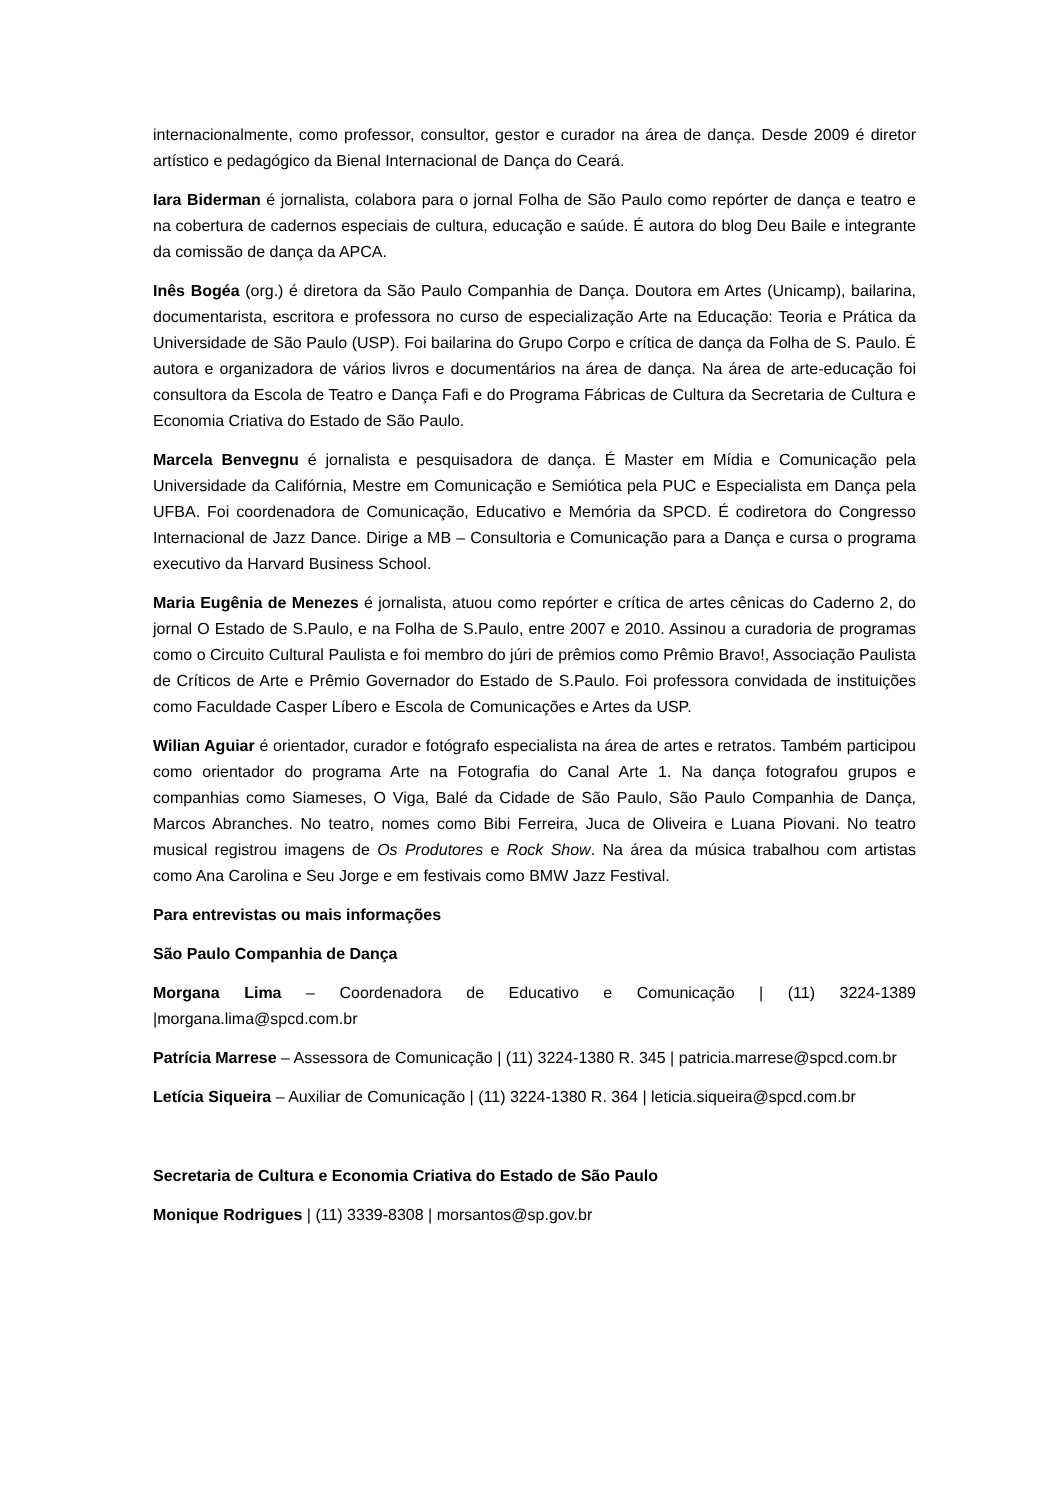internacionalmente, como professor, consultor, gestor e curador na área de dança. Desde 2009 é diretor artístico e pedagógico da Bienal Internacional de Dança do Ceará.
Iara Biderman é jornalista, colabora para o jornal Folha de São Paulo como repórter de dança e teatro e na cobertura de cadernos especiais de cultura, educação e saúde. É autora do blog Deu Baile e integrante da comissão de dança da APCA.
Inês Bogéa (org.) é diretora da São Paulo Companhia de Dança. Doutora em Artes (Unicamp), bailarina, documentarista, escritora e professora no curso de especialização Arte na Educação: Teoria e Prática da Universidade de São Paulo (USP). Foi bailarina do Grupo Corpo e crítica de dança da Folha de S. Paulo. É autora e organizadora de vários livros e documentários na área de dança. Na área de arte-educação foi consultora da Escola de Teatro e Dança Fafi e do Programa Fábricas de Cultura da Secretaria de Cultura e Economia Criativa do Estado de São Paulo.
Marcela Benvegnu é jornalista e pesquisadora de dança. É Master em Mídia e Comunicação pela Universidade da Califórnia, Mestre em Comunicação e Semiótica pela PUC e Especialista em Dança pela UFBA. Foi coordenadora de Comunicação, Educativo e Memória da SPCD. É codiretora do Congresso Internacional de Jazz Dance. Dirige a MB – Consultoria e Comunicação para a Dança e cursa o programa executivo da Harvard Business School.
Maria Eugênia de Menezes é jornalista, atuou como repórter e crítica de artes cênicas do Caderno 2, do jornal O Estado de S.Paulo, e na Folha de S.Paulo, entre 2007 e 2010. Assinou a curadoria de programas como o Circuito Cultural Paulista e foi membro do júri de prêmios como Prêmio Bravo!, Associação Paulista de Críticos de Arte e Prêmio Governador do Estado de S.Paulo. Foi professora convidada de instituições como Faculdade Casper Líbero e Escola de Comunicações e Artes da USP.
Wilian Aguiar é orientador, curador e fotógrafo especialista na área de artes e retratos. Também participou como orientador do programa Arte na Fotografia do Canal Arte 1. Na dança fotografou grupos e companhias como Siameses, O Viga, Balé da Cidade de São Paulo, São Paulo Companhia de Dança, Marcos Abranches. No teatro, nomes como Bibi Ferreira, Juca de Oliveira e Luana Piovani. No teatro musical registrou imagens de Os Produtores e Rock Show. Na área da música trabalhou com artistas como Ana Carolina e Seu Jorge e em festivais como BMW Jazz Festival.
Para entrevistas ou mais informações
São Paulo Companhia de Dança
Morgana Lima – Coordenadora de Educativo e Comunicação | (11) 3224-1389 |morgana.lima@spcd.com.br
Patrícia Marrese – Assessora de Comunicação | (11) 3224-1380 R. 345 | patricia.marrese@spcd.com.br
Letícia Siqueira – Auxiliar de Comunicação | (11) 3224-1380 R. 364 | leticia.siqueira@spcd.com.br
Secretaria de Cultura e Economia Criativa do Estado de São Paulo
Monique Rodrigues | (11) 3339-8308 | morsantos@sp.gov.br